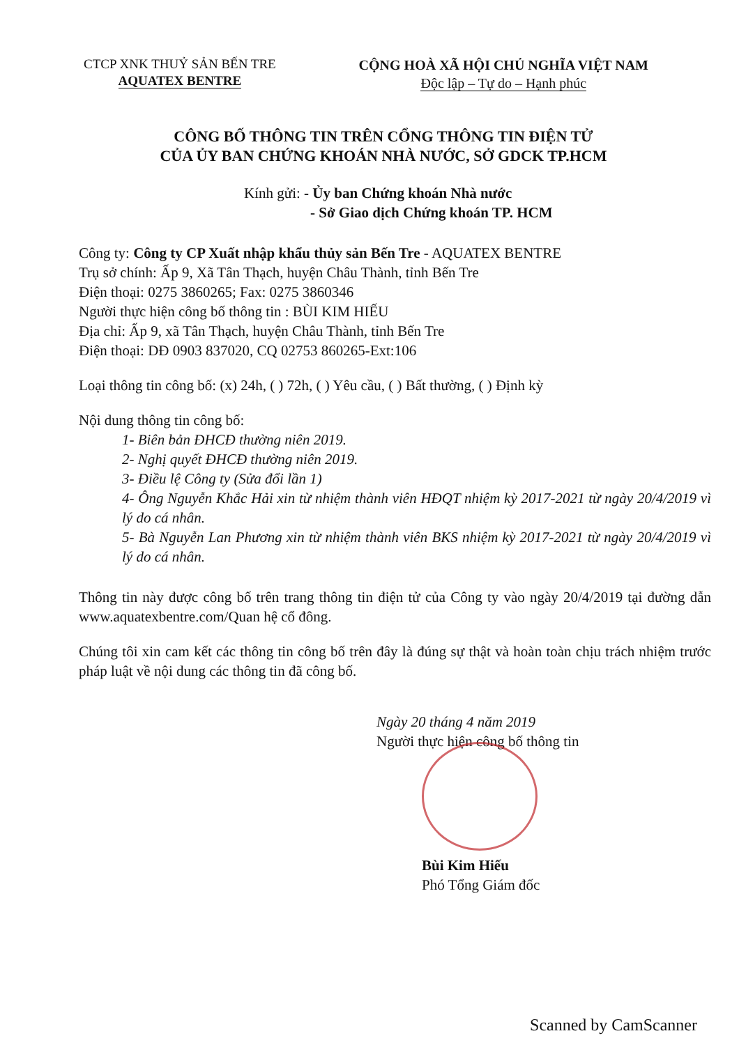CTCP XNK THUỶ SẢN BẾN TRE
AQUATEX BENTRE
CỘNG HOÀ XÃ HỘI CHỦ NGHĨA VIỆT NAM
Độc lập – Tự do – Hạnh phúc
CÔNG BỐ THÔNG TIN TRÊN CỔNG THÔNG TIN ĐIỆN TỬ
CỦA ỦY BAN CHỨNG KHOÁN NHÀ NƯỚC, SỞ GDCK TP.HCM
Kính gửi: - Ủy ban Chứng khoán Nhà nước
- Sở Giao dịch Chứng khoán TP. HCM
Công ty: Công ty CP Xuất nhập khẩu thủy sản Bến Tre - AQUATEX BENTRE
Trụ sở chính: Ấp 9, Xã Tân Thạch, huyện Châu Thành, tỉnh Bến Tre
Điện thoại: 0275 3860265; Fax: 0275 3860346
Người thực hiện công bố thông tin : BÙI KIM HIẾU
Địa chỉ: Ấp 9, xã Tân Thạch, huyện Châu Thành, tỉnh Bến Tre
Điện thoại: DĐ 0903 837020, CQ 02753 860265-Ext:106
Loại thông tin công bố: (x) 24h, ( ) 72h, ( ) Yêu cầu, ( ) Bất thường, ( ) Định kỳ
Nội dung thông tin công bố:
1- Biên bản ĐHCĐ thường niên 2019.
2- Nghị quyết ĐHCĐ thường niên 2019.
3- Điều lệ Công ty (Sửa đổi lần 1)
4- Ông Nguyễn Khắc Hải xin từ nhiệm thành viên HĐQT nhiệm kỳ 2017-2021 từ ngày 20/4/2019 vì lý do cá nhân.
5- Bà Nguyễn Lan Phương xin từ nhiệm thành viên BKS nhiệm kỳ 2017-2021 từ ngày 20/4/2019 vì lý do cá nhân.
Thông tin này được công bố trên trang thông tin điện tử của Công ty vào ngày 20/4/2019 tại đường dẫn www.aquatexbentre.com/Quan hệ cổ đông.
Chúng tôi xin cam kết các thông tin công bố trên đây là đúng sự thật và hoàn toàn chịu trách nhiệm trước pháp luật về nội dung các thông tin đã công bố.
Ngày 20 tháng 4 năm 2019
Người thực hiện công bố thông tin
Bùi Kim Hiếu
Phó Tổng Giám đốc
Scanned by CamScanner